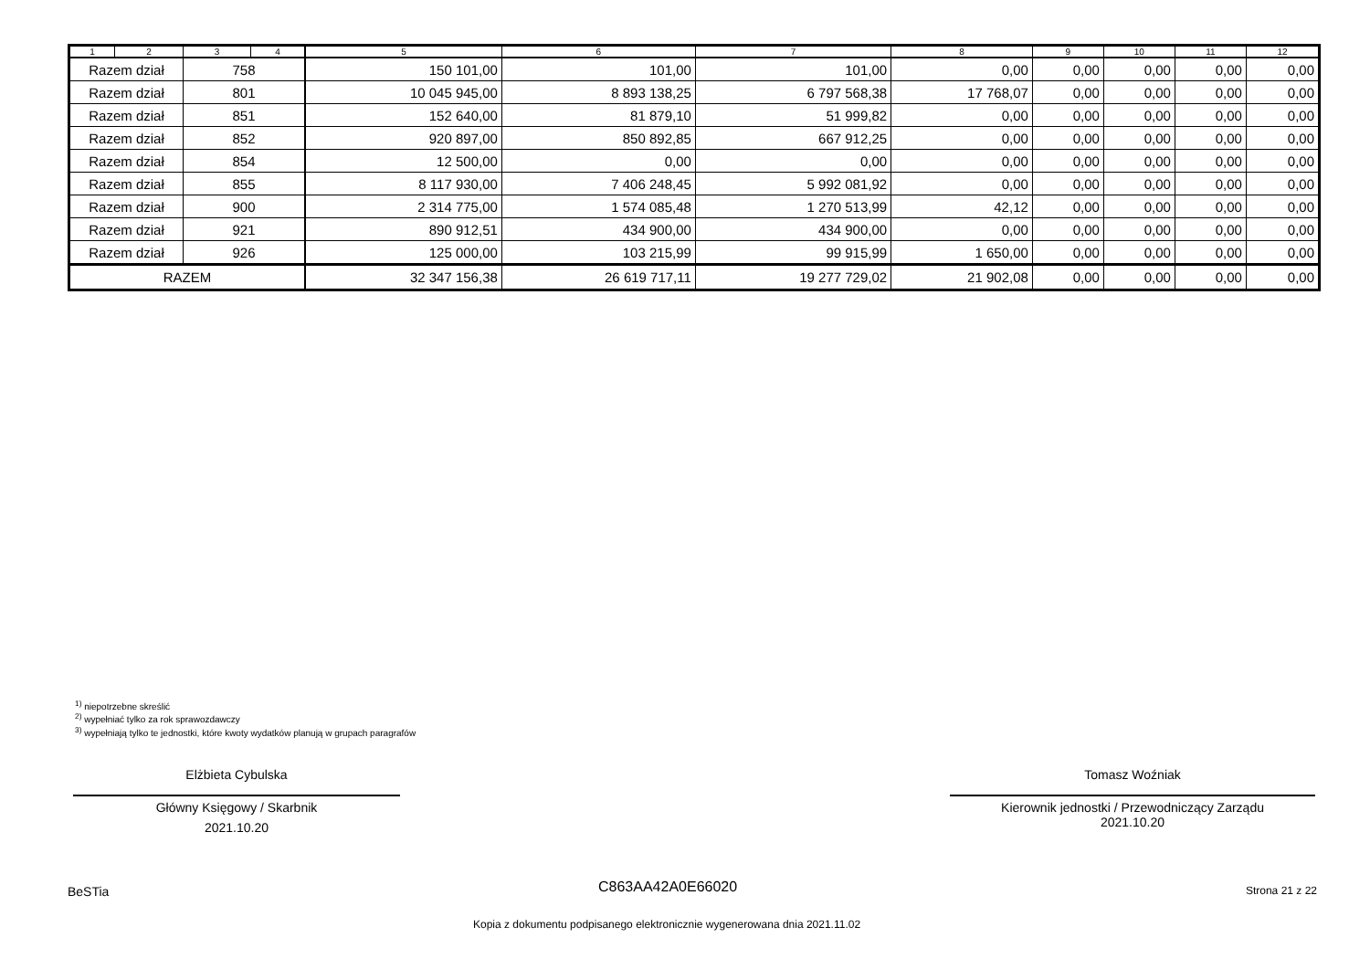| 1 | 2 | 3 | 4 | 5 | 6 | 7 | 8 | 9 | 10 | 11 | 12 |
| --- | --- | --- | --- | --- | --- | --- | --- | --- | --- | --- | --- |
| Razem dział | | 758 | | 150 101,00 | 101,00 | 101,00 | 0,00 | 0,00 | 0,00 | 0,00 | 0,00 |
| Razem dział | | 801 | | 10 045 945,00 | 8 893 138,25 | 6 797 568,38 | 17 768,07 | 0,00 | 0,00 | 0,00 | 0,00 |
| Razem dział | | 851 | | 152 640,00 | 81 879,10 | 51 999,82 | 0,00 | 0,00 | 0,00 | 0,00 | 0,00 |
| Razem dział | | 852 | | 920 897,00 | 850 892,85 | 667 912,25 | 0,00 | 0,00 | 0,00 | 0,00 | 0,00 |
| Razem dział | | 854 | | 12 500,00 | 0,00 | 0,00 | 0,00 | 0,00 | 0,00 | 0,00 | 0,00 |
| Razem dział | | 855 | | 8 117 930,00 | 7 406 248,45 | 5 992 081,92 | 0,00 | 0,00 | 0,00 | 0,00 | 0,00 |
| Razem dział | | 900 | | 2 314 775,00 | 1 574 085,48 | 1 270 513,99 | 42,12 | 0,00 | 0,00 | 0,00 | 0,00 |
| Razem dział | | 921 | | 890 912,51 | 434 900,00 | 434 900,00 | 0,00 | 0,00 | 0,00 | 0,00 | 0,00 |
| Razem dział | | 926 | | 125 000,00 | 103 215,99 | 99 915,99 | 1 650,00 | 0,00 | 0,00 | 0,00 | 0,00 |
| RAZEM | | | | 32 347 156,38 | 26 619 717,11 | 19 277 729,02 | 21 902,08 | 0,00 | 0,00 | 0,00 | 0,00 |
<sup>1)</sup> niepotrzebne skreślić
<sup>2)</sup> wypełniać tylko za rok sprawozdawczy
<sup>3)</sup> wypełniają tylko te jednostki, które kwoty wydatków planują w grupach paragrafów
Elżbieta Cybulska
Główny Księgowy / Skarbnik
2021.10.20
Tomasz Woźniak
Kierownik jednostki / Przewodniczący Zarządu
2021.10.20
BeSTia C863AA42A0E66020 Strona 21 z 22
Kopia z dokumentu podpisanego elektronicznie wygenerowana dnia 2021.11.02